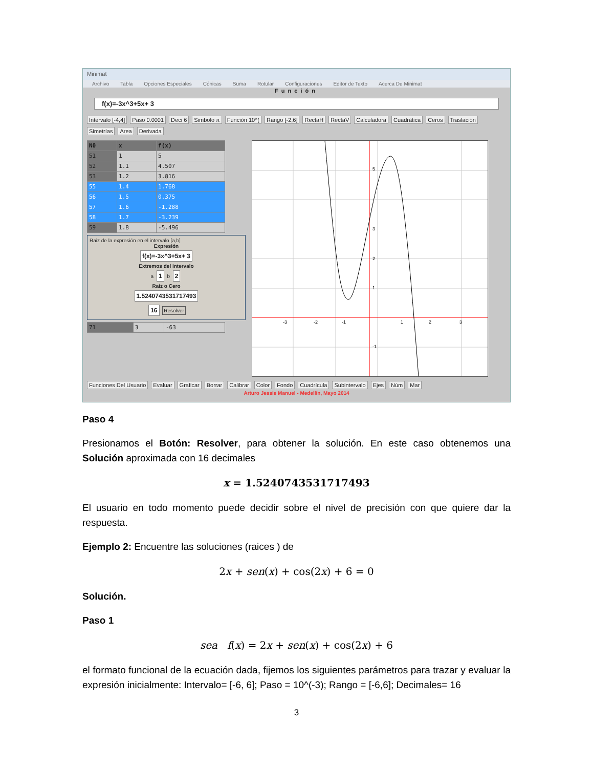Minimat
Archivo Tabla Opciones Especiales Cónicas Suma Rotular Configuraciones Editor de Texto Acerca De Minimat
Función
f(x)=-3x^3+5x+ 3
Intervalo [-4,4] Paso 0.0001 Deci 6 Simbolo π Función 10^(Rango [-2,6] RectaH RectaV Calculadora Cuadrática Ceros Traslación Simetrías Area Derivada
| N0 | x | f(x) |
| --- | --- | --- |
| 51 | 1 | 5 |
| 52 | 1.1 | 4.507 |
| 53 | 1.2 | 3.816 |
| 55 | 1.4 | 1.768 |
| 56 | 1.5 | 0.375 |
| 57 | 1.6 | -1.288 |
| 58 | 1.7 | -3.239 |
| 59 | 1.8 | -5.496 |
Raiz de la expresión en el intervalo [a,b]
Expresión
f(x)=-3x^3+5x+ 3
Extremos del intervalo
a 1 b 2
Raiz o Cero
1.5240743531717493
16 Resolver
| 71 | 3 | -63 |
-3
-2
-1
1
2
3
5
3
2
1
-1
Funciones Del Usuario Evaluar Graficar Borrar Calibrar Color Fondo Cuadrícula Subintervalo Ejes Núm Mar
Arturo Jessie Manuel - Medellín, Mayo 2014
Paso 4
Presionamos el Botón: Resolver, para obtener la solución. En este caso obtenemos una Solución aproximada con 16 decimales
x = 1.5240743531717493
El usuario en todo momento puede decidir sobre el nivel de precisión con que quiere dar la respuesta.
Ejemplo 2: Encuentre las soluciones (raices ) de
2x + sen(x) + cos(2x) + 6 = 0
Solución.
Paso 1
sea f(x) = 2x + sen(x) + cos(2x) + 6
el formato funcional de la ecuación dada, fijemos los siguientes parámetros para trazar y evaluar la expresión inicialmente: Intervalo= [-6, 6]; Paso = 10^(-3); Rango = [-6,6]; Decimales= 16
3